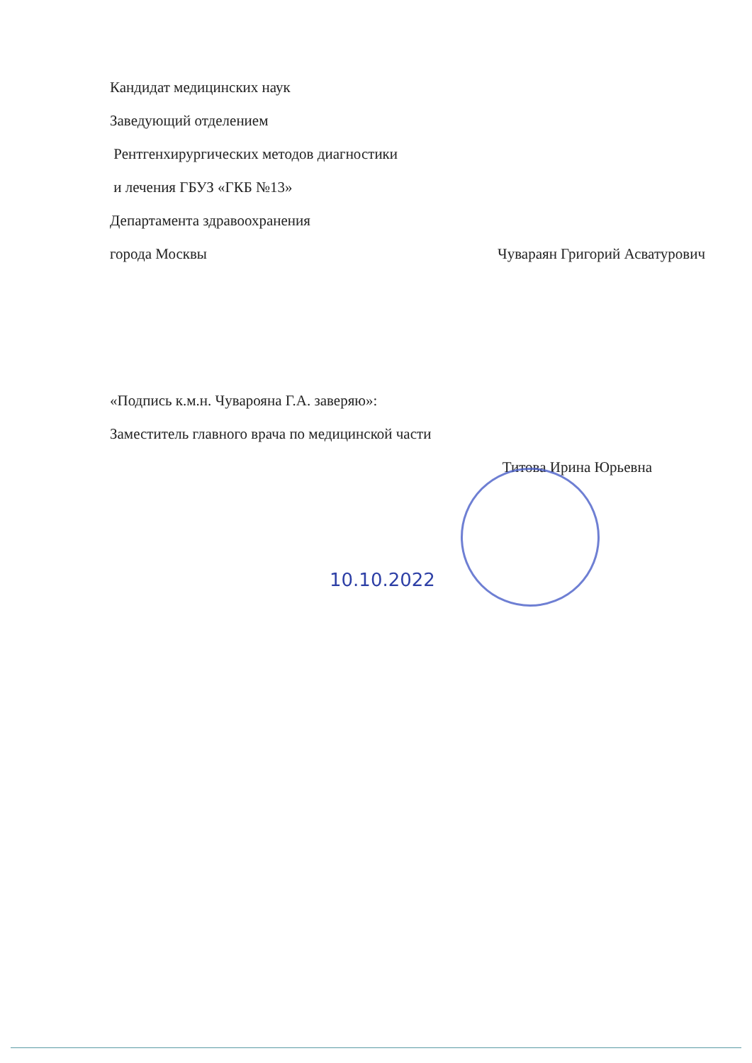Кандидат медицинских наук
Заведующий отделением
Рентгенхирургических методов диагностики
и лечения ГБУЗ «ГКБ №13»
Департамента здравоохранения
города Москвы Чувараян Григорий Асватурович
«Подпись к.м.н. Чуварояна Г.А. заверяю»:
Заместитель главного врача по медицинской части
Титова Ирина Юрьевна
10.10.2022